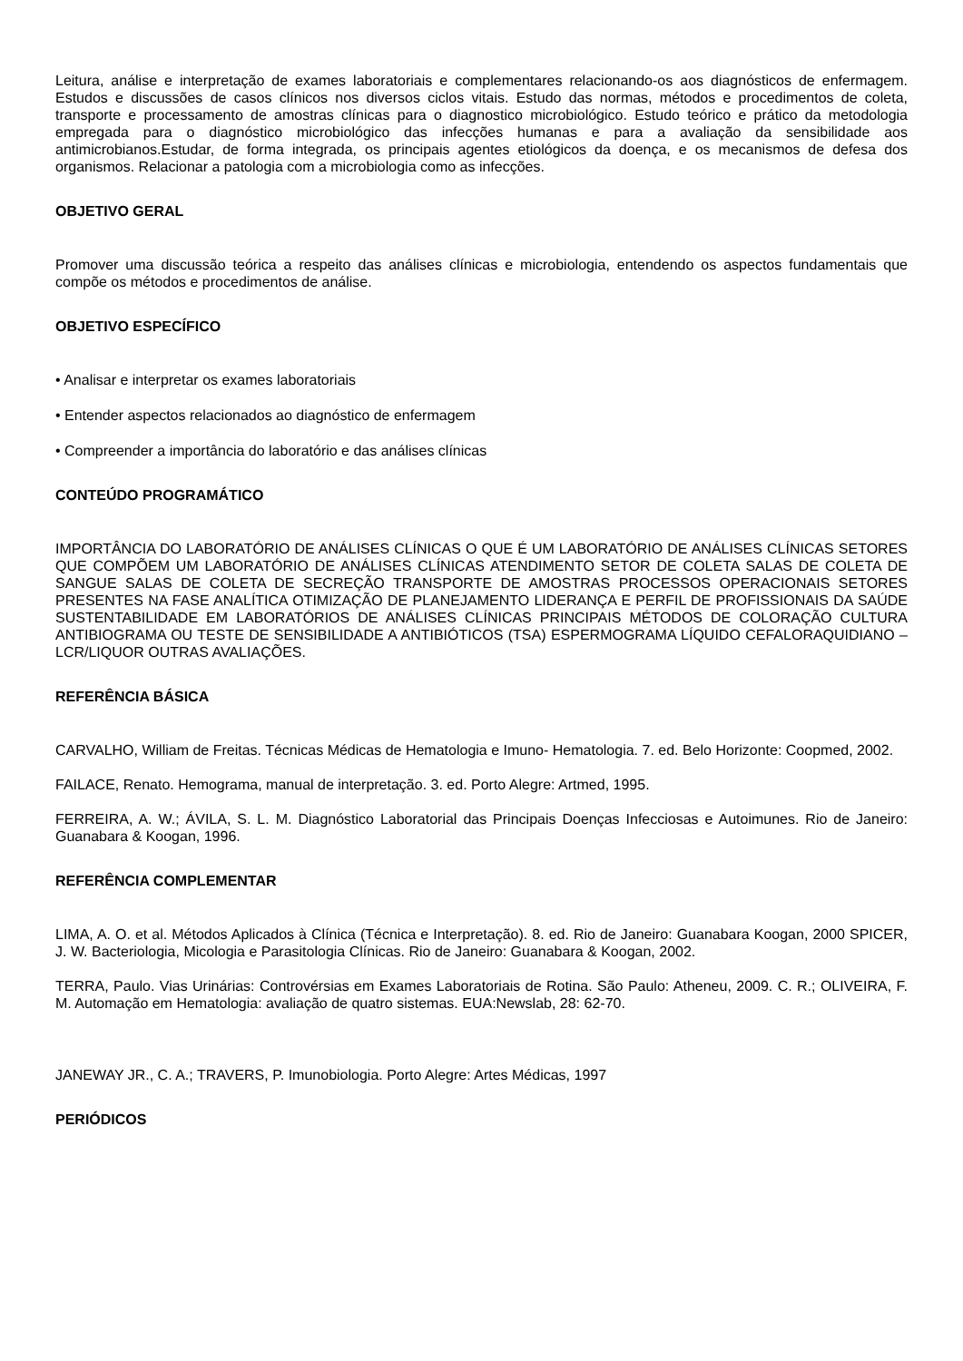Leitura, análise e interpretação de exames laboratoriais e complementares relacionando-os aos diagnósticos de enfermagem. Estudos e discussões de casos clínicos nos diversos ciclos vitais. Estudo das normas, métodos e procedimentos de coleta, transporte e processamento de amostras clínicas para o diagnostico microbiológico. Estudo teórico e prático da metodologia empregada para o diagnóstico microbiológico das infecções humanas e para a avaliação da sensibilidade aos antimicrobianos.Estudar, de forma integrada, os principais agentes etiológicos da doença, e os mecanismos de defesa dos organismos. Relacionar a patologia com a microbiologia como as infecções.
OBJETIVO GERAL
Promover uma discussão teórica a respeito das análises clínicas e microbiologia, entendendo os aspectos fundamentais que compõe os métodos e procedimentos de análise.
OBJETIVO ESPECÍFICO
• Analisar e interpretar os exames laboratoriais
• Entender aspectos relacionados ao diagnóstico de enfermagem
• Compreender a importância do laboratório e das análises clínicas
CONTEÚDO PROGRAMÁTICO
IMPORTÂNCIA DO LABORATÓRIO DE ANÁLISES CLÍNICAS O QUE É UM LABORATÓRIO DE ANÁLISES CLÍNICAS SETORES QUE COMPÕEM UM LABORATÓRIO DE ANÁLISES CLÍNICAS ATENDIMENTO SETOR DE COLETA SALAS DE COLETA DE SANGUE SALAS DE COLETA DE SECREÇÃO TRANSPORTE DE AMOSTRAS PROCESSOS OPERACIONAIS SETORES PRESENTES NA FASE ANALÍTICA OTIMIZAÇÃO DE PLANEJAMENTO LIDERANÇA E PERFIL DE PROFISSIONAIS DA SAÚDE SUSTENTABILIDADE EM LABORATÓRIOS DE ANÁLISES CLÍNICAS PRINCIPAIS MÉTODOS DE COLORAÇÃO CULTURA ANTIBIOGRAMA OU TESTE DE SENSIBILIDADE A ANTIBIÓTICOS (TSA) ESPERMOGRAMA LÍQUIDO CEFALORAQUIDIANO – LCR/LIQUOR OUTRAS AVALIAÇÕES.
REFERÊNCIA BÁSICA
CARVALHO, William de Freitas. Técnicas Médicas de Hematologia e Imuno- Hematologia. 7. ed. Belo Horizonte: Coopmed, 2002.
FAILACE, Renato. Hemograma, manual de interpretação. 3. ed. Porto Alegre: Artmed, 1995.
FERREIRA, A. W.; ÁVILA, S. L. M. Diagnóstico Laboratorial das Principais Doenças Infecciosas e Autoimunes. Rio de Janeiro: Guanabara & Koogan, 1996.
REFERÊNCIA COMPLEMENTAR
LIMA, A. O. et al. Métodos Aplicados à Clínica (Técnica e Interpretação). 8. ed. Rio de Janeiro: Guanabara Koogan, 2000 SPICER, J. W. Bacteriologia, Micologia e Parasitologia Clínicas. Rio de Janeiro: Guanabara & Koogan, 2002.
TERRA, Paulo. Vias Urinárias: Controvérsias em Exames Laboratoriais de Rotina. São Paulo: Atheneu, 2009. C. R.; OLIVEIRA, F. M. Automação em Hematologia: avaliação de quatro sistemas. EUA:Newslab, 28: 62-70.
JANEWAY JR., C. A.; TRAVERS, P. Imunobiologia. Porto Alegre: Artes Médicas, 1997
PERIÓDICOS